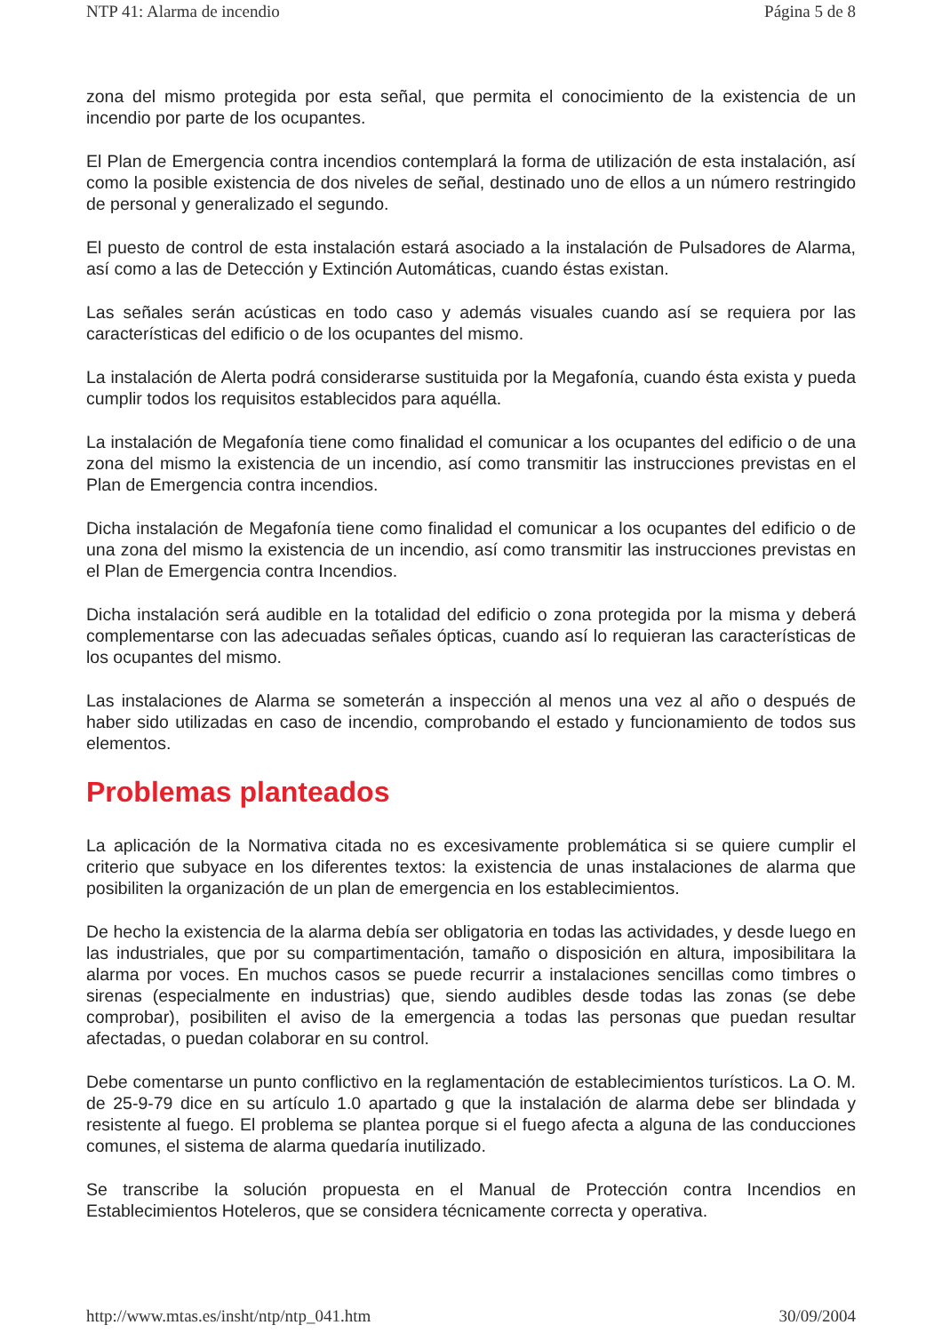NTP 41: Alarma de incendio Página 5 de 8
zona del mismo protegida por esta señal, que permita el conocimiento de la existencia de un incendio por parte de los ocupantes.
El Plan de Emergencia contra incendios contemplará la forma de utilización de esta instalación, así como la posible existencia de dos niveles de señal, destinado uno de ellos a un número restringido de personal y generalizado el segundo.
El puesto de control de esta instalación estará asociado a la instalación de Pulsadores de Alarma, así como a las de Detección y Extinción Automáticas, cuando éstas existan.
Las señales serán acústicas en todo caso y además visuales cuando así se requiera por las características del edificio o de los ocupantes del mismo.
La instalación de Alerta podrá considerarse sustituida por la Megafonía, cuando ésta exista y pueda cumplir todos los requisitos establecidos para aquélla.
La instalación de Megafonía tiene como finalidad el comunicar a los ocupantes del edificio o de una zona del mismo la existencia de un incendio, así como transmitir las instrucciones previstas en el Plan de Emergencia contra incendios.
Dicha instalación de Megafonía tiene como finalidad el comunicar a los ocupantes del edificio o de una zona del mismo la existencia de un incendio, así como transmitir las instrucciones previstas en el Plan de Emergencia contra Incendios.
Dicha instalación será audible en la totalidad del edificio o zona protegida por la misma y deberá complementarse con las adecuadas señales ópticas, cuando así lo requieran las características de los ocupantes del mismo.
Las instalaciones de Alarma se someterán a inspección al menos una vez al año o después de haber sido utilizadas en caso de incendio, comprobando el estado y funcionamiento de todos sus elementos.
Problemas planteados
La aplicación de la Normativa citada no es excesivamente problemática si se quiere cumplir el criterio que subyace en los diferentes textos: la existencia de unas instalaciones de alarma que posibiliten la organización de un plan de emergencia en los establecimientos.
De hecho la existencia de la alarma debía ser obligatoria en todas las actividades, y desde luego en las industriales, que por su compartimentación, tamaño o disposición en altura, imposibilitara la alarma por voces. En muchos casos se puede recurrir a instalaciones sencillas como timbres o sirenas (especialmente en industrias) que, siendo audibles desde todas las zonas (se debe comprobar), posibiliten el aviso de la emergencia a todas las personas que puedan resultar afectadas, o puedan colaborar en su control.
Debe comentarse un punto conflictivo en la reglamentación de establecimientos turísticos. La O. M. de 25-9-79 dice en su artículo 1.0 apartado g que la instalación de alarma debe ser blindada y resistente al fuego. El problema se plantea porque si el fuego afecta a alguna de las conducciones comunes, el sistema de alarma quedaría inutilizado.
Se transcribe la solución propuesta en el Manual de Protección contra Incendios en Establecimientos Hoteleros, que se considera técnicamente correcta y operativa.
http://www.mtas.es/insht/ntp/ntp_041.htm 30/09/2004